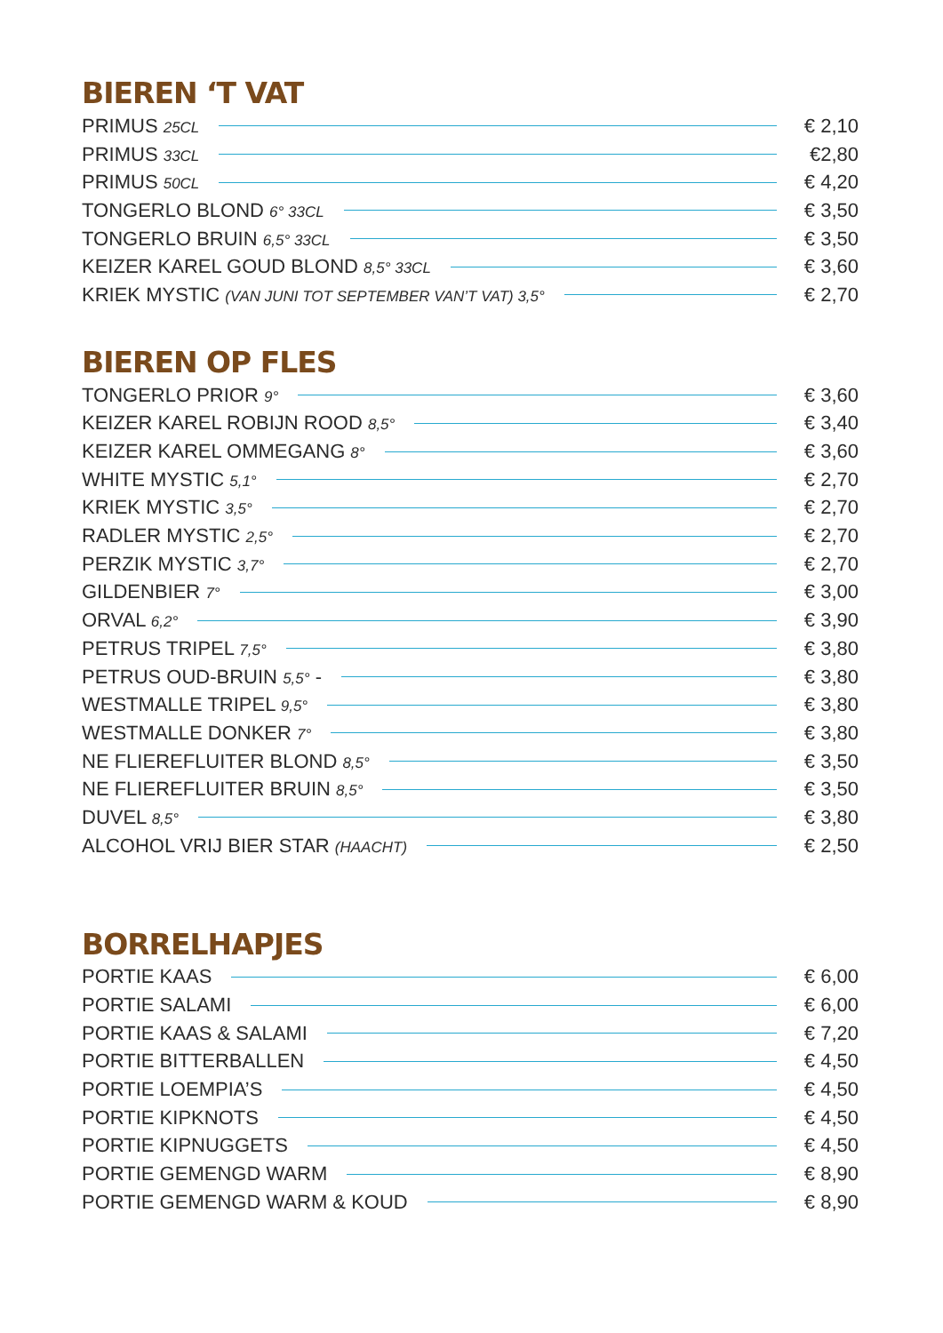BIEREN ‘T VAT
PRIMUS 25CL € 2,10
PRIMUS 33CL €2,80
PRIMUS 50CL € 4,20
TONGERLO BLOND 6° 33CL € 3,50
TONGERLO BRUIN 6,5° 33CL € 3,50
KEIZER KAREL GOUD BLOND 8,5° 33CL € 3,60
KRIEK MYSTIC (VAN JUNI TOT SEPTEMBER VAN’T VAT) 3,5° € 2,70
BIEREN OP FLES
TONGERLO PRIOR 9° € 3,60
KEIZER KAREL ROBIJN ROOD 8,5° € 3,40
KEIZER KAREL OMMEGANG 8° € 3,60
WHITE MYSTIC 5,1° € 2,70
KRIEK MYSTIC 3,5° € 2,70
RADLER MYSTIC 2,5° € 2,70
PERZIK MYSTIC 3,7° € 2,70
GILDENBIER 7° € 3,00
ORVAL 6,2° € 3,90
PETRUS TRIPEL 7,5° € 3,80
PETRUS OUD-BRUIN 5,5° - € 3,80
WESTMALLE TRIPEL 9,5° € 3,80
WESTMALLE DONKER 7° € 3,80
NE FLIEREFLUITER BLOND 8,5° € 3,50
NE FLIEREFLUITER BRUIN 8,5° € 3,50
DUVEL 8,5° € 3,80
ALCOHOL VRIJ BIER STAR (HAACHT) € 2,50
BORRELHAPJES
PORTIE KAAS € 6,00
PORTIE SALAMI € 6,00
PORTIE KAAS & SALAMI € 7,20
PORTIE BITTERBALLEN € 4,50
PORTIE LOEMPIA’S € 4,50
PORTIE KIPKNOTS € 4,50
PORTIE KIPNUGGETS € 4,50
PORTIE GEMENGD WARM € 8,90
PORTIE GEMENGD WARM & KOUD € 8,90